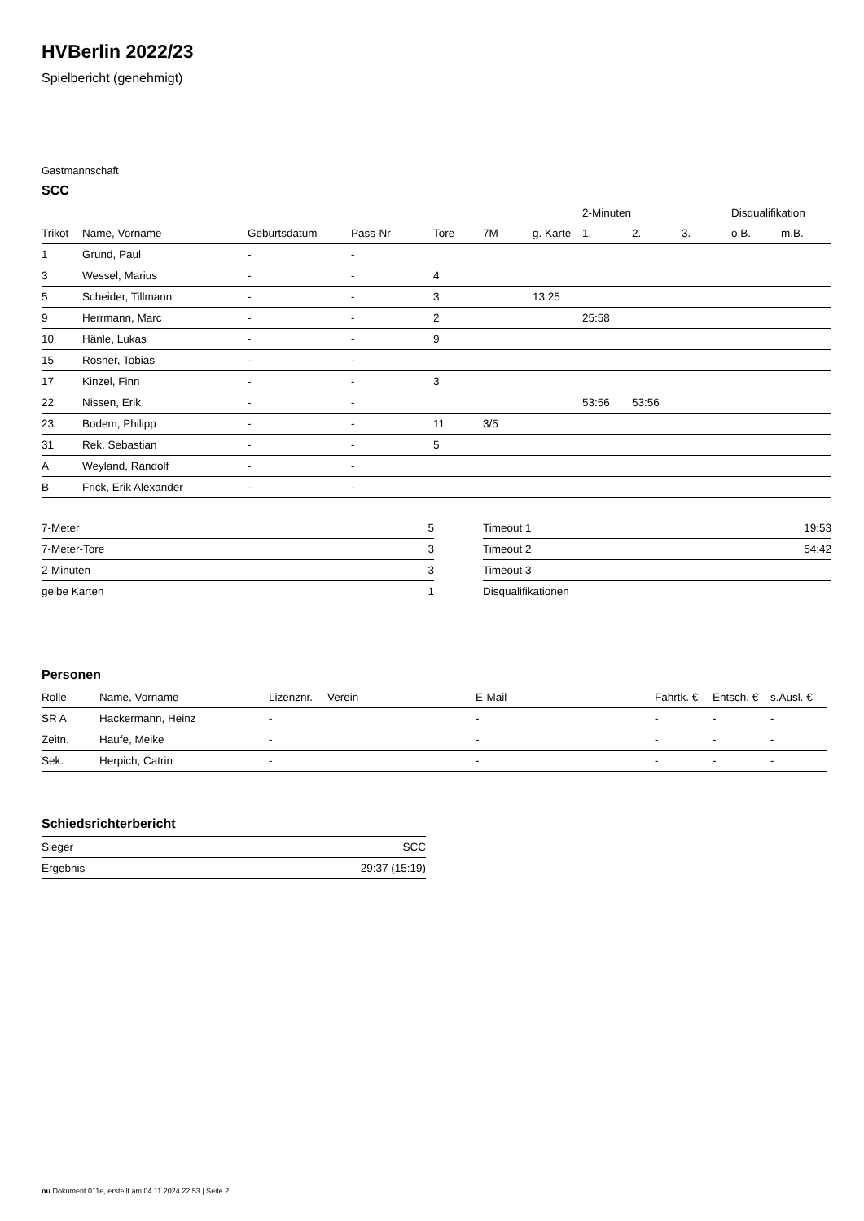HVBerlin 2022/23
Spielbericht (genehmigt)
Gastmannschaft
SCC
| | | | | | | | 2-Minuten | | | Disqualifikation | |
| --- | --- | --- | --- | --- | --- | --- | --- | --- | --- | --- | --- |
| Trikot | Name, Vorname | Geburtsdatum | Pass-Nr | Tore | 7M | g. Karte | 1. | 2. | 3. | o.B. | m.B. |
| 1 | Grund, Paul | - | - | | | | | | | | |
| 3 | Wessel, Marius | - | - | 4 | | | | | | | |
| 5 | Scheider, Tillmann | - | - | 3 | | 13:25 | | | | | |
| 9 | Herrmann, Marc | - | - | 2 | | | 25:58 | | | | |
| 10 | Hänle, Lukas | - | - | 9 | | | | | | | |
| 15 | Rösner, Tobias | - | - | | | | | | | | |
| 17 | Kinzel, Finn | - | - | 3 | | | | | | | |
| 22 | Nissen, Erik | - | - | | | | 53:56 | 53:56 | | | |
| 23 | Bodem, Philipp | - | - | 11 | 3/5 | | | | | | |
| 31 | Rek, Sebastian | - | - | 5 | | | | | | | |
| A | Weyland, Randolf | - | - | | | | | | | | |
| B | Frick, Erik Alexander | - | - | | | | | | | | |
| 7-Meter | 5 |
| 7-Meter-Tore | 3 |
| 2-Minuten | 3 |
| gelbe Karten | 1 |
| Timeout 1 | 19:53 |
| Timeout 2 | 54:42 |
| Timeout 3 | |
| Disqualifikationen | |
Personen
| Rolle | Name, Vorname | Lizenznr. | Verein | E-Mail | Fahrtk. € | Entsch. € | s.Ausl. € |
| --- | --- | --- | --- | --- | --- | --- | --- |
| SR A | Hackermann, Heinz | - | | - | - | - | - |
| Zeitn. | Haufe, Meike | - | | - | - | - | - |
| Sek. | Herpich, Catrin | - | | - | - | - | - |
Schiedsrichterbericht
| Sieger | SCC |
| Ergebnis | 29:37 (15:19) |
nu.Dokument 011e, erstellt am 04.11.2024 22:53 | Seite 2